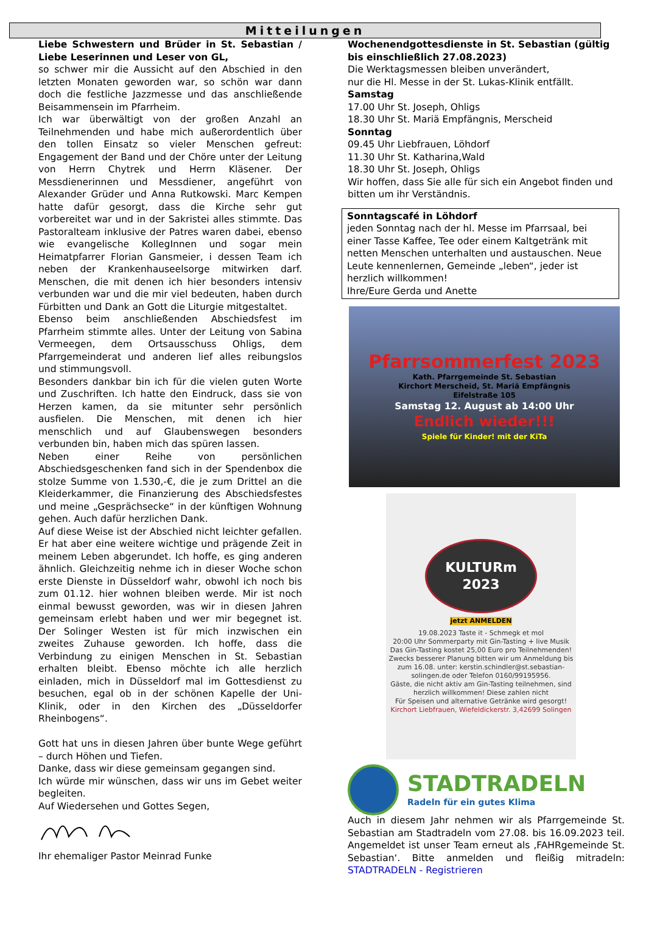Mitteilungen
Liebe Schwestern und Brüder in St. Sebastian / Liebe Leserinnen und Leser von GL,
so schwer mir die Aussicht auf den Abschied in den letzten Monaten geworden war, so schön war dann doch die festliche Jazzmesse und das anschließende Beisammensein im Pfarrheim.
Ich war überwältigt von der großen Anzahl an Teilnehmenden und habe mich außerordentlich über den tollen Einsatz so vieler Menschen gefreut: Engagement der Band und der Chöre unter der Leitung von Herrn Chytrek und Herrn Kläsener. Der Messdienerinnen und Messdiener, angeführt von Alexander Grüder und Anna Rutkowski. Marc Kempen hatte dafür gesorgt, dass die Kirche sehr gut vorbereitet war und in der Sakristei alles stimmte. Das Pastoralteam inklusive der Patres waren dabei, ebenso wie evangelische KollegInnen und sogar mein Heimatpfarrer Florian Gansmeier, i dessen Team ich neben der Krankenhauseelsorge mitwirken darf. Menschen, die mit denen ich hier besonders intensiv verbunden war und die mir viel bedeuten, haben durch Fürbitten und Dank an Gott die Liturgie mitgestaltet.
Ebenso beim anschließenden Abschiedsfest im Pfarrheim stimmte alles. Unter der Leitung von Sabina Vermeegen, dem Ortsausschuss Ohligs, dem Pfarrgemeinderat und anderen lief alles reibungslos und stimmungsvoll.
Besonders dankbar bin ich für die vielen guten Worte und Zuschriften. Ich hatte den Eindruck, dass sie von Herzen kamen, da sie mitunter sehr persönlich ausfielen. Die Menschen, mit denen ich hier menschlich und auf Glaubenswegen besonders verbunden bin, haben mich das spüren lassen.
Neben einer Reihe von persönlichen Abschiedsgeschenken fand sich in der Spendenbox die stolze Summe von 1.530,-€, die je zum Drittel an die Kleiderkammer, die Finanzierung des Abschiedsfestes und meine „Gesprächsecke“ in der künftigen Wohnung gehen. Auch dafür herzlichen Dank.
Auf diese Weise ist der Abschied nicht leichter gefallen. Er hat aber eine weitere wichtige und prägende Zeit in meinem Leben abgerundet. Ich hoffe, es ging anderen ähnlich. Gleichzeitig nehme ich in dieser Woche schon erste Dienste in Düsseldorf wahr, obwohl ich noch bis zum 01.12. hier wohnen bleiben werde. Mir ist noch einmal bewusst geworden, was wir in diesen Jahren gemeinsam erlebt haben und wer mir begegnet ist. Der Solinger Westen ist für mich inzwischen ein zweites Zuhause geworden. Ich hoffe, dass die Verbindung zu einigen Menschen in St. Sebastian erhalten bleibt. Ebenso möchte ich alle herzlich einladen, mich in Düsseldorf mal im Gottesdienst zu besuchen, egal ob in der schönen Kapelle der Uni-Klinik, oder in den Kirchen des „Düsseldorfer Rheinbogens“.
Gott hat uns in diesen Jahren über bunte Wege geführt – durch Höhen und Tiefen.
Danke, dass wir diese gemeinsam gegangen sind.
Ich würde mir wünschen, dass wir uns im Gebet weiter begleiten.
Auf Wiedersehen und Gottes Segen,
Ihr ehemaliger Pastor Meinrad Funke
Wochenendgottesdienste in St. Sebastian (gültig bis einschließlich 27.08.2023)
Die Werktagsmessen bleiben unverändert,
nur die Hl. Messe in der St. Lukas-Klinik entfällt.
Samstag
17.00 Uhr St. Joseph, Ohligs
18.30 Uhr St. Mariä Empfängnis, Merscheid
Sonntag
09.45 Uhr Liebfrauen, Löhdorf
11.30 Uhr St. Katharina,Wald
18.30 Uhr St. Joseph, Ohligs
Wir hoffen, dass Sie alle für sich ein Angebot finden und bitten um ihr Verständnis.
Sonntagscafé in Löhdorf
jeden Sonntag nach der hl. Messe im Pfarrsaal, bei einer Tasse Kaffee, Tee oder einem Kaltgetränk mit netten Menschen unterhalten und austauschen. Neue Leute kennenlernen, Gemeinde „leben“, jeder ist herzlich willkommen!
Ihre/Eure Gerda und Anette
Pfarrsommerfest 2023
Kath. Pfarrgemeinde St. Sebastian
Kirchort Merscheid, St. Mariä Empfängnis
Eifelstraße 105
Samstag 12. August ab 14:00 Uhr
Endlich wieder!!!
Spiele für Kinder! mit der KiTa
KULTURm
2023
jetzt ANMELDEN
19.08.2023 Taste it - Schmegk et mol
20:00 Uhr Sommerparty mit Gin-Tasting + live Musik
Das Gin-Tasting kostet 25,00 Euro pro Teilnehmenden! Zwecks besserer Planung bitten wir um Anmeldung bis zum 16.08. unter: kerstin.schindler@st.sebastian-solingen.de oder Telefon 0160/99195956.
Gäste, die nicht aktiv am Gin-Tasting teilnehmen, sind herzlich willkommen! Diese zahlen nicht
Für Speisen und alternative Getränke wird gesorgt!
Kirchort Liebfrauen, Wiefeldickerstr. 3,42699 Solingen
STADTRADELN
Radeln für ein gutes Klima
Auch in diesem Jahr nehmen wir als Pfarrgemeinde St. Sebastian am Stadtradeln vom 27.08. bis 16.09.2023 teil. Angemeldet ist unser Team erneut als ‚FAHRgemeinde St. Sebastian‘. Bitte anmelden und fleißig mitradeln: STADTRADELN - Registrieren